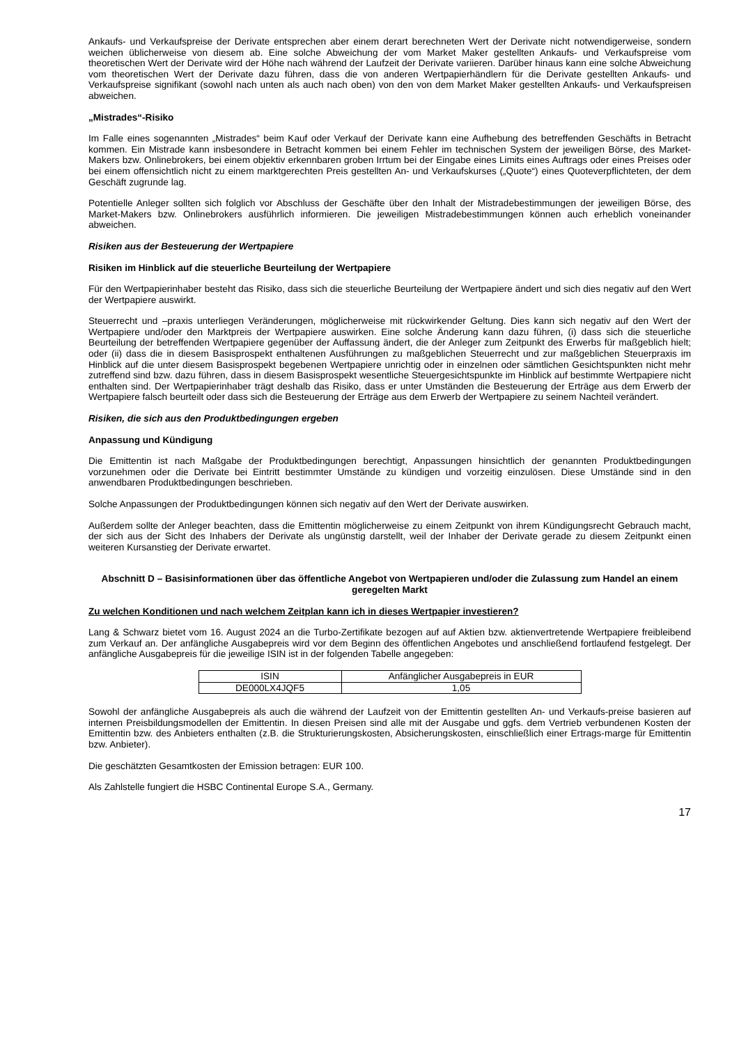Ankaufs- und Verkaufspreise der Derivate entsprechen aber einem derart berechneten Wert der Derivate nicht notwendigerweise, sondern weichen üblicherweise von diesem ab. Eine solche Abweichung der vom Market Maker gestellten Ankaufs- und Verkaufspreise vom theoretischen Wert der Derivate wird der Höhe nach während der Laufzeit der Derivate variieren. Darüber hinaus kann eine solche Abweichung vom theoretischen Wert der Derivate dazu führen, dass die von anderen Wertpapierhändlern für die Derivate gestellten Ankaufs- und Verkaufspreise signifikant (sowohl nach unten als auch nach oben) von den von dem Market Maker gestellten Ankaufs- und Verkaufspreisen abweichen.
„Mistrades“-Risiko
Im Falle eines sogenannten „Mistrades“ beim Kauf oder Verkauf der Derivate kann eine Aufhebung des betreffenden Geschäfts in Betracht kommen. Ein Mistrade kann insbesondere in Betracht kommen bei einem Fehler im technischen System der jeweiligen Börse, des Market-Makers bzw. Onlinebrokers, bei einem objektiv erkennbaren groben Irrtum bei der Eingabe eines Limits eines Auftrags oder eines Preises oder bei einem offensichtlich nicht zu einem marktgerechten Preis gestellten An- und Verkaufskurses („Quote“) eines Quoteverpflichteten, der dem Geschäft zugrunde lag.
Potentielle Anleger sollten sich folglich vor Abschluss der Geschäfte über den Inhalt der Mistradebestimmungen der jeweiligen Börse, des Market-Makers bzw. Onlinebrokers ausführlich informieren. Die jeweiligen Mistradebestimmungen können auch erheblich voneinander abweichen.
Risiken aus der Besteuerung der Wertpapiere
Risiken im Hinblick auf die steuerliche Beurteilung der Wertpapiere
Für den Wertpapierinhaber besteht das Risiko, dass sich die steuerliche Beurteilung der Wertpapiere ändert und sich dies negativ auf den Wert der Wertpapiere auswirkt.
Steuerrecht und –praxis unterliegen Veränderungen, möglicherweise mit rückwirkender Geltung. Dies kann sich negativ auf den Wert der Wertpapiere und/oder den Marktpreis der Wertpapiere auswirken. Eine solche Änderung kann dazu führen, (i) dass sich die steuerliche Beurteilung der betreffenden Wertpapiere gegenüber der Auffassung ändert, die der Anleger zum Zeitpunkt des Erwerbs für maßgeblich hielt; oder (ii) dass die in diesem Basisprospekt enthaltenen Ausführungen zu maßgeblichen Steuerrecht und zur maßgeblichen Steuerpraxis im Hinblick auf die unter diesem Basisprospekt begebenen Wertpapiere unrichtig oder in einzelnen oder sämtlichen Gesichtspunkten nicht mehr zutreffend sind bzw. dazu führen, dass in diesem Basisprospekt wesentliche Steuergesichtspunkte im Hinblick auf bestimmte Wertpapiere nicht enthalten sind. Der Wertpapierinhaber trägt deshalb das Risiko, dass er unter Umständen die Besteuerung der Erträge aus dem Erwerb der Wertpapiere falsch beurteilt oder dass sich die Besteuerung der Erträge aus dem Erwerb der Wertpapiere zu seinem Nachteil verändert.
Risiken, die sich aus den Produktbedingungen ergeben
Anpassung und Kündigung
Die Emittentin ist nach Maßgabe der Produktbedingungen berechtigt, Anpassungen hinsichtlich der genannten Produktbedingungen vorzunehmen oder die Derivate bei Eintritt bestimmter Umstände zu kündigen und vorzeitig einzulösen. Diese Umstände sind in den anwendbaren Produktbedingungen beschrieben.
Solche Anpassungen der Produktbedingungen können sich negativ auf den Wert der Derivate auswirken.
Außerdem sollte der Anleger beachten, dass die Emittentin möglicherweise zu einem Zeitpunkt von ihrem Kündigungsrecht Gebrauch macht, der sich aus der Sicht des Inhabers der Derivate als ungünstig darstellt, weil der Inhaber der Derivate gerade zu diesem Zeitpunkt einen weiteren Kursanstieg der Derivate erwartet.
Abschnitt D – Basisinformationen über das öffentliche Angebot von Wertpapieren und/oder die Zulassung zum Handel an einem geregelten Markt
Zu welchen Konditionen und nach welchem Zeitplan kann ich in dieses Wertpapier investieren?
Lang & Schwarz bietet vom 16. August 2024 an die Turbo-Zertifikate bezogen auf auf Aktien bzw. aktienvertretende Wertpapiere freibleibend zum Verkauf an. Der anfängliche Ausgabepreis wird vor dem Beginn des öffentlichen Angebotes und anschließend fortlaufend festgelegt. Der anfängliche Ausgabepreis für die jeweilige ISIN ist in der folgenden Tabelle angegeben:
| ISIN | Anfänglicher Ausgabepreis in EUR |
| DE000LX4JQF5 | 1,05 |
Sowohl der anfängliche Ausgabepreis als auch die während der Laufzeit von der Emittentin gestellten An- und Verkaufs-preise basieren auf internen Preisbildungsmodellen der Emittentin. In diesen Preisen sind alle mit der Ausgabe und ggfs. dem Vertrieb verbundenen Kosten der Emittentin bzw. des Anbieters enthalten (z.B. die Strukturierungskosten, Absicherungskosten, einschließlich einer Ertrags-marge für Emittentin bzw. Anbieter).
Die geschätzten Gesamtkosten der Emission betragen: EUR 100.
Als Zahlstelle fungiert die HSBC Continental Europe S.A., Germany.
17